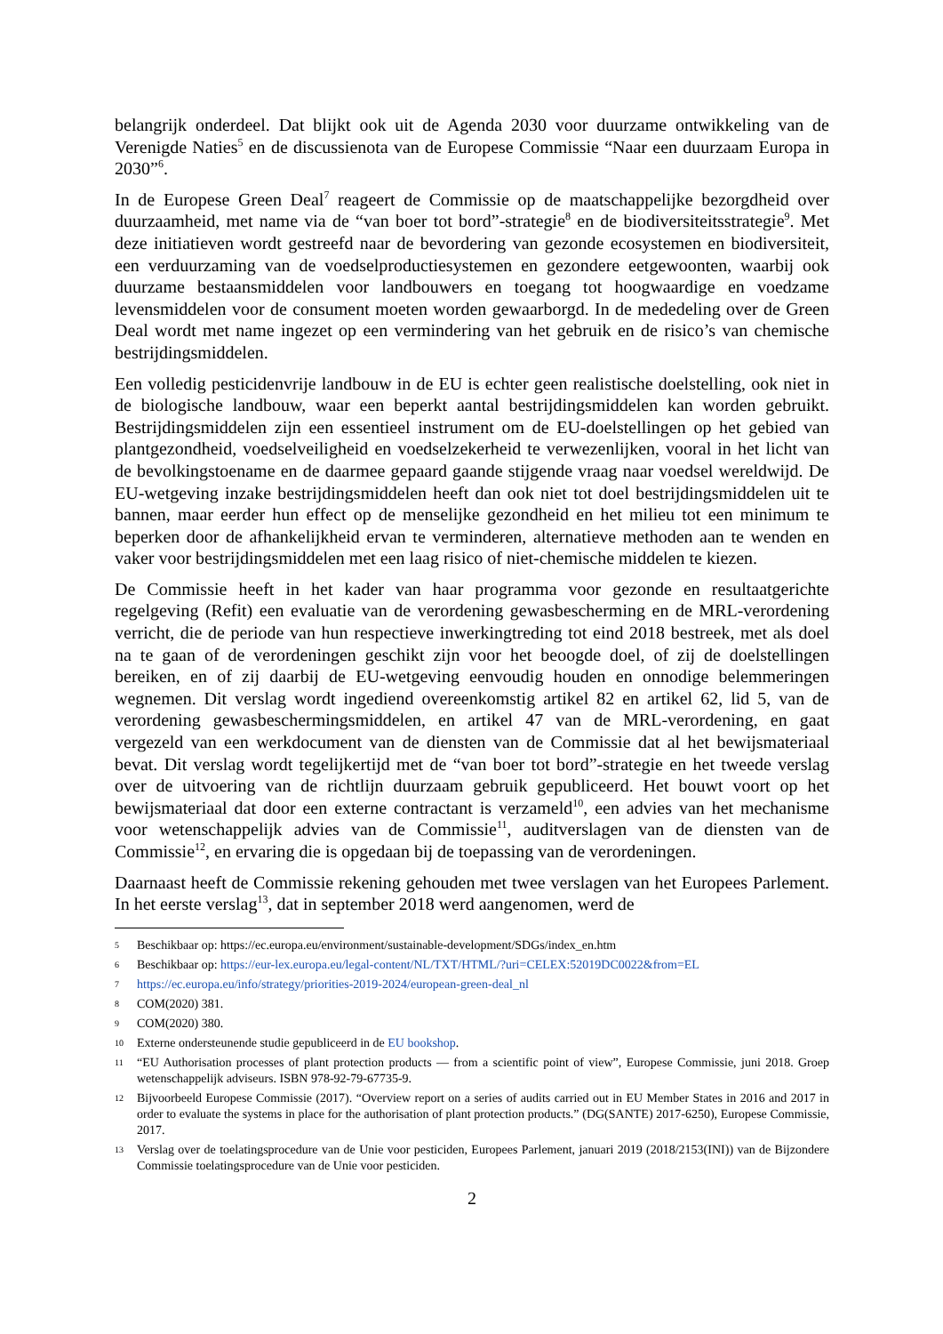belangrijk onderdeel. Dat blijkt ook uit de Agenda 2030 voor duurzame ontwikkeling van de Verenigde Naties<sup>5</sup> en de discussienota van de Europese Commissie “Naar een duurzaam Europa in 2030”<sup>6</sup>.
In de Europese Green Deal<sup>7</sup> reageert de Commissie op de maatschappelijke bezorgdheid over duurzaamheid, met name via de “van boer tot bord”-strategie<sup>8</sup> en de biodiversiteitsstrategie<sup>9</sup>. Met deze initiatieven wordt gestreefd naar de bevordering van gezonde ecosystemen en biodiversiteit, een verduurzaming van de voedselproductiesystemen en gezondere eetgewoonten, waarbij ook duurzame bestaansmiddelen voor landbouwers en toegang tot hoogwaardige en voedzame levensmiddelen voor de consument moeten worden gewaarborgd. In de mededeling over de Green Deal wordt met name ingezet op een vermindering van het gebruik en de risico’s van chemische bestrijdingsmiddelen.
Een volledig pesticidenvrije landbouw in de EU is echter geen realistische doelstelling, ook niet in de biologische landbouw, waar een beperkt aantal bestrijdingsmiddelen kan worden gebruikt. Bestrijdingsmiddelen zijn een essentieel instrument om de EU-doelstellingen op het gebied van plantgezondheid, voedselveiligheid en voedselzekerheid te verwezenlijken, vooral in het licht van de bevolkingstoename en de daarmee gepaard gaande stijgende vraag naar voedsel wereldwijd. De EU-wetgeving inzake bestrijdingsmiddelen heeft dan ook niet tot doel bestrijdingsmiddelen uit te bannen, maar eerder hun effect op de menselijke gezondheid en het milieu tot een minimum te beperken door de afhankelijkheid ervan te verminderen, alternatieve methoden aan te wenden en vaker voor bestrijdingsmiddelen met een laag risico of niet-chemische middelen te kiezen.
De Commissie heeft in het kader van haar programma voor gezonde en resultaatgerichte regelgeving (Refit) een evaluatie van de verordening gewasbescherming en de MRL-verordening verricht, die de periode van hun respectieve inwerkingtreding tot eind 2018 bestreek, met als doel na te gaan of de verordeningen geschikt zijn voor het beoogde doel, of zij de doelstellingen bereiken, en of zij daarbij de EU-wetgeving eenvoudig houden en onnodige belemmeringen wegnemen. Dit verslag wordt ingediend overeenkomstig artikel 82 en artikel 62, lid 5, van de verordening gewasbeschermingsmiddelen, en artikel 47 van de MRL-verordening, en gaat vergezeld van een werkdocument van de diensten van de Commissie dat al het bewijsmateriaal bevat. Dit verslag wordt tegelijkertijd met de “van boer tot bord”-strategie en het tweede verslag over de uitvoering van de richtlijn duurzaam gebruik gepubliceerd. Het bouwt voort op het bewijsmateriaal dat door een externe contractant is verzameld<sup>10</sup>, een advies van het mechanisme voor wetenschappelijk advies van de Commissie<sup>11</sup>, auditverslagen van de diensten van de Commissie<sup>12</sup>, en ervaring die is opgedaan bij de toepassing van de verordeningen.
Daarnaast heeft de Commissie rekening gehouden met twee verslagen van het Europees Parlement. In het eerste verslag<sup>13</sup>, dat in september 2018 werd aangenomen, werd de
5 Beschikbaar op: https://ec.europa.eu/environment/sustainable-development/SDGs/index_en.htm
6 Beschikbaar op: https://eur-lex.europa.eu/legal-content/NL/TXT/HTML/?uri=CELEX:52019DC0022&from=EL
7 https://ec.europa.eu/info/strategy/priorities-2019-2024/european-green-deal_nl
8 COM(2020) 381.
9 COM(2020) 380.
10 Externe ondersteunende studie gepubliceerd in de EU bookshop.
11 “EU Authorisation processes of plant protection products — from a scientific point of view”, Europese Commissie, juni 2018. Groep wetenschappelijk adviseurs. ISBN 978-92-79-67735-9.
12 Bijvoorbeeld Europese Commissie (2017). “Overview report on a series of audits carried out in EU Member States in 2016 and 2017 in order to evaluate the systems in place for the authorisation of plant protection products.” (DG(SANTE) 2017-6250), Europese Commissie, 2017.
13 Verslag over de toelatingsprocedure van de Unie voor pesticiden, Europees Parlement, januari 2019 (2018/2153(INI)) van de Bijzondere Commissie toelatingsprocedure van de Unie voor pesticiden.
2